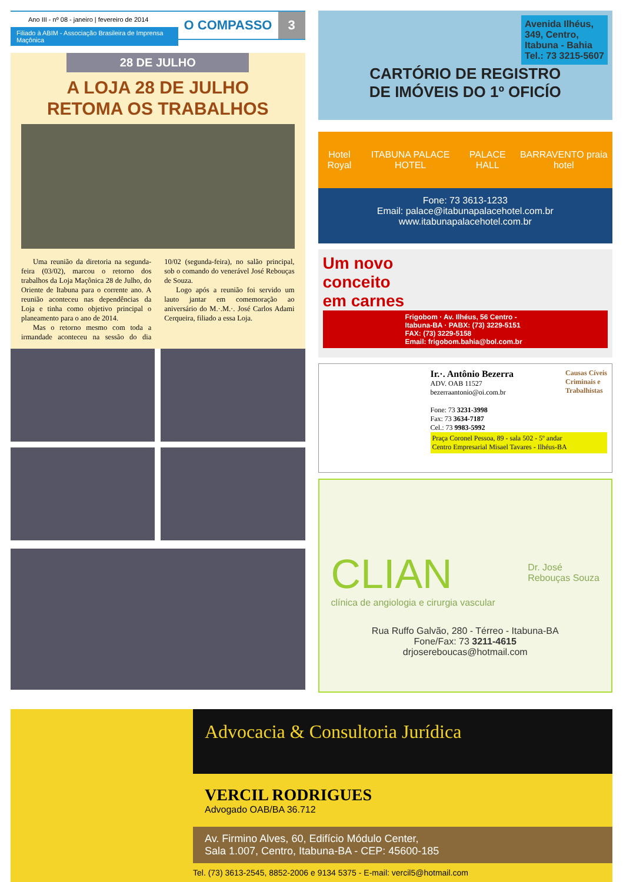Ano III - nº 08 - janeiro | fevereiro de 2014
Filiado à ABIM - Associação Brasileira de Imprensa Maçônica
O COMPASSO 3
28 DE JULHO
A LOJA 28 DE JULHO
RETOMA OS TRABALHOS
Uma reunião da diretoria na segunda-feira (03/02), marcou o retorno dos trabalhos da Loja Maçônica 28 de Julho, do Oriente de Itabuna para o corrente ano. A reunião aconteceu nas dependências da Loja e tinha como objetivo principal o planeamento para o ano de 2014.
Mas o retorno mesmo com toda a irmandade aconteceu na sessão do dia 10/02 (segunda-feira), no salão principal, sob o comando do venerável José Rebouças de Souza.
Logo após a reunião foi servido um lauto jantar em comemoração ao aniversário do M.·.M.·. José Carlos Adami Cerqueira, filiado a essa Loja.
Avenida Ilhéus,
349, Centro,
Itabuna - Bahia
Tel.: 73 3215-5607
CARTÓRIO DE REGISTRO
DE IMÓVEIS DO 1º OFICÍO
Hotel Royal ITABUNA PALACE HOTEL PALACE HALL BARRAVENTO praia hotel
Fone: 73 3613-1233
Email: palace@itabunapalacehotel.com.br
www.itabunapalacehotel.com.br
Um novo
conceito
em carnes
Frigobom · Av. Ilhéus, 56 Centro - Itabuna-BA · PABX: (73) 3229-5151 FAX: (73) 3229-5158
Email: frigobom.bahia@bol.com.br
Causas Cíveis
Criminais e
Trabalhistas
Ir.·. Antônio Bezerra
ADV. OAB 11527
bezerraantonio@oi.com.br
Fone: 73 3231-3998
Fax: 73 3634-7187
Cel.: 73 9983-5992
Praça Coronel Pessoa, 89 - sala 502 - 5º andar
Centro Empresarial Misael Tavares - Ilhéus-BA
CLIAN
Dr. José
Rebouças Souza
clínica de angiologia e cirurgia vascular
Rua Ruffo Galvão, 280 - Térreo - Itabuna-BA
Fone/Fax: 73 3211-4615
drjosereboucas@hotmail.com
Advocacia & Consultoria Jurídica
VERCIL RODRIGUES
Advogado OAB/BA 36.712
Av. Firmino Alves, 60, Edifício Módulo Center,
Sala 1.007, Centro, Itabuna-BA - CEP: 45600-185
Tel. (73) 3613-2545, 8852-2006 e 9134 5375 - E-mail: vercil5@hotmail.com